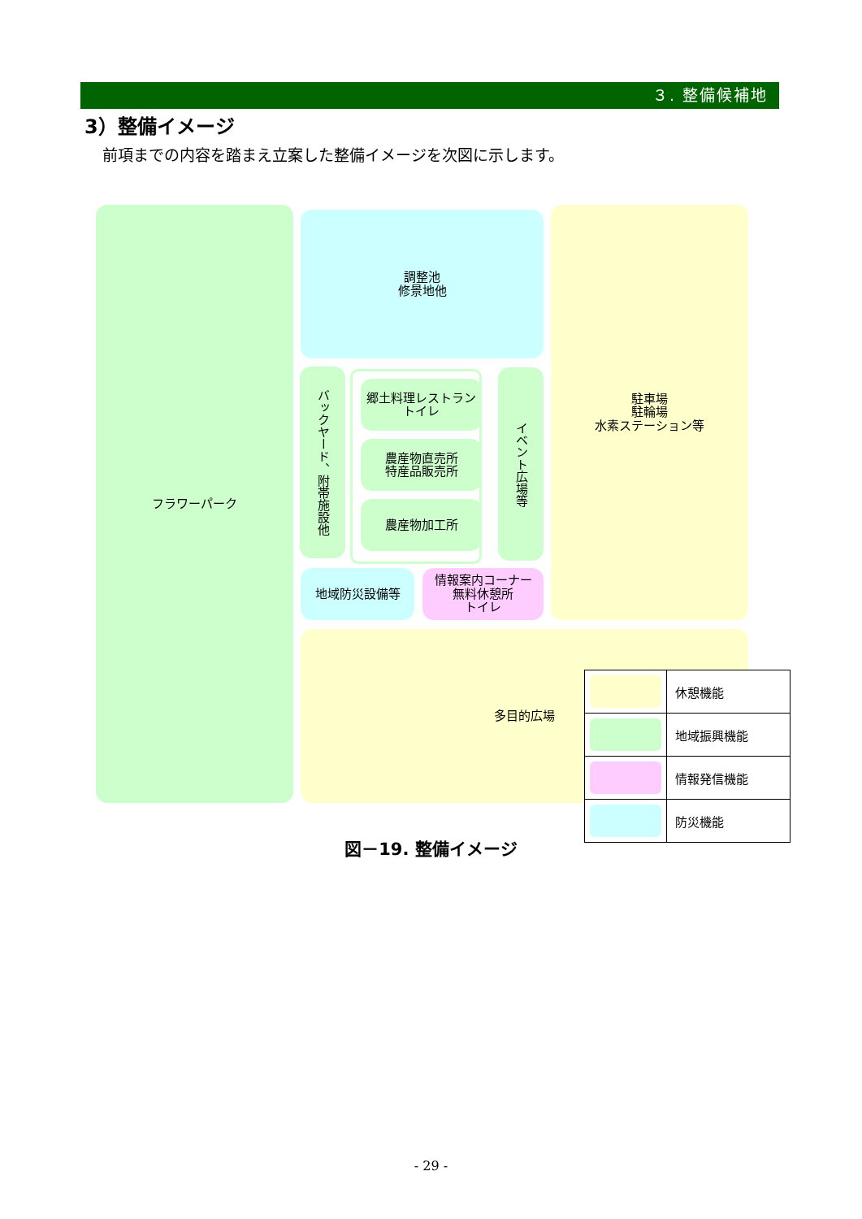３. 整備候補地
3）整備イメージ
前項までの内容を踏まえ立案した整備イメージを次図に示します。
フラワーパーク
調整池
修景地他
駐車場
駐輪場
水素ステーション等
バックヤード、附帯施設他
郷土料理レストラン
トイレ
農産物直売所
特産品販売所
農産物加工所
イベント広場等
地域防災設備等
情報案内コーナー
無料休憩所
トイレ
多目的広場
| | 休憩機能 |
| | 地域振興機能 |
| | 情報発信機能 |
| | 防災機能 |
図－19. 整備イメージ
- 29 -